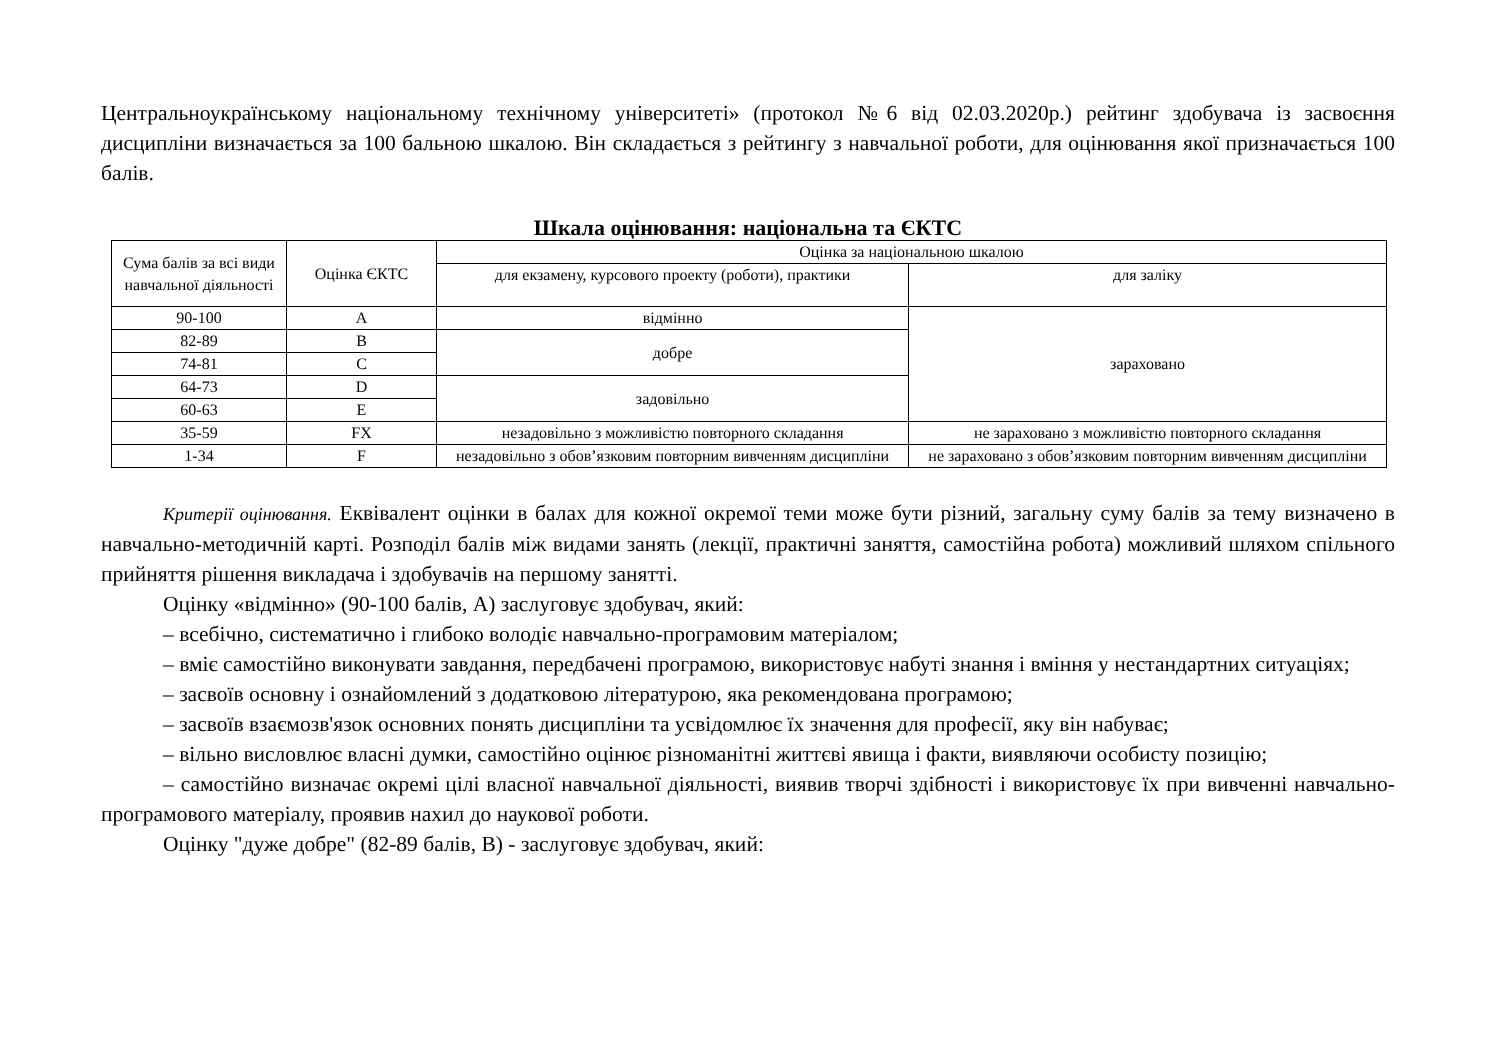Центральноукраїнському національному технічному університеті» (протокол №6 від 02.03.2020р.) рейтинг здобувача із засвоєння дисципліни визначається за 100 бальною шкалою. Він складається з рейтингу з навчальної роботи, для оцінювання якої призначається 100 балів.
Шкала оцінювання: національна та ЄКТС
| Сума балів за всі види навчальної діяльності | Оцінка ЄКТС | Оцінка за національною шкалою | |
| | | для екзамену, курсового проекту (роботи), практики | для заліку |
| 90-100 | A | відмінно | зараховано |
| 82-89 | B | добре | |
| 74-81 | C | | |
| 64-73 | D | задовільно | |
| 60-63 | E | | |
| 35-59 | FX | незадовільно з можливістю повторного складання | не зараховано з можливістю повторного складання |
| 1-34 | F | незадовільно з обов’язковим повторним вивченням дисципліни | не зараховано з обов’язковим повторним вивченням дисципліни |
Критерії оцінювання. Еквівалент оцінки в балах для кожної окремої теми може бути різний, загальну суму балів за тему визначено в навчально-методичній карті. Розподіл балів між видами занять (лекції, практичні заняття, самостійна робота) можливий шляхом спільного прийняття рішення викладача і здобувачів на першому занятті.
Оцінку «відмінно» (90-100 балів, А) заслуговує здобувач, який:
– всебічно, систематично і глибоко володіє навчально-програмовим матеріалом;
– вміє самостійно виконувати завдання, передбачені програмою, використовує набуті знання і вміння у нестандартних ситуаціях;
– засвоїв основну і ознайомлений з додатковою літературою, яка рекомендована програмою;
– засвоїв взаємозв'язок основних понять дисципліни та усвідомлює їх значення для професії, яку він набуває;
– вільно висловлює власні думки, самостійно оцінює різноманітні життєві явища і факти, виявляючи особисту позицію;
– самостійно визначає окремі цілі власної навчальної діяльності, виявив творчі здібності і використовує їх при вивченні навчально-програмового матеріалу, проявив нахил до наукової роботи.
Оцінку "дуже добре" (82-89 балів, В) - заслуговує здобувач, який: